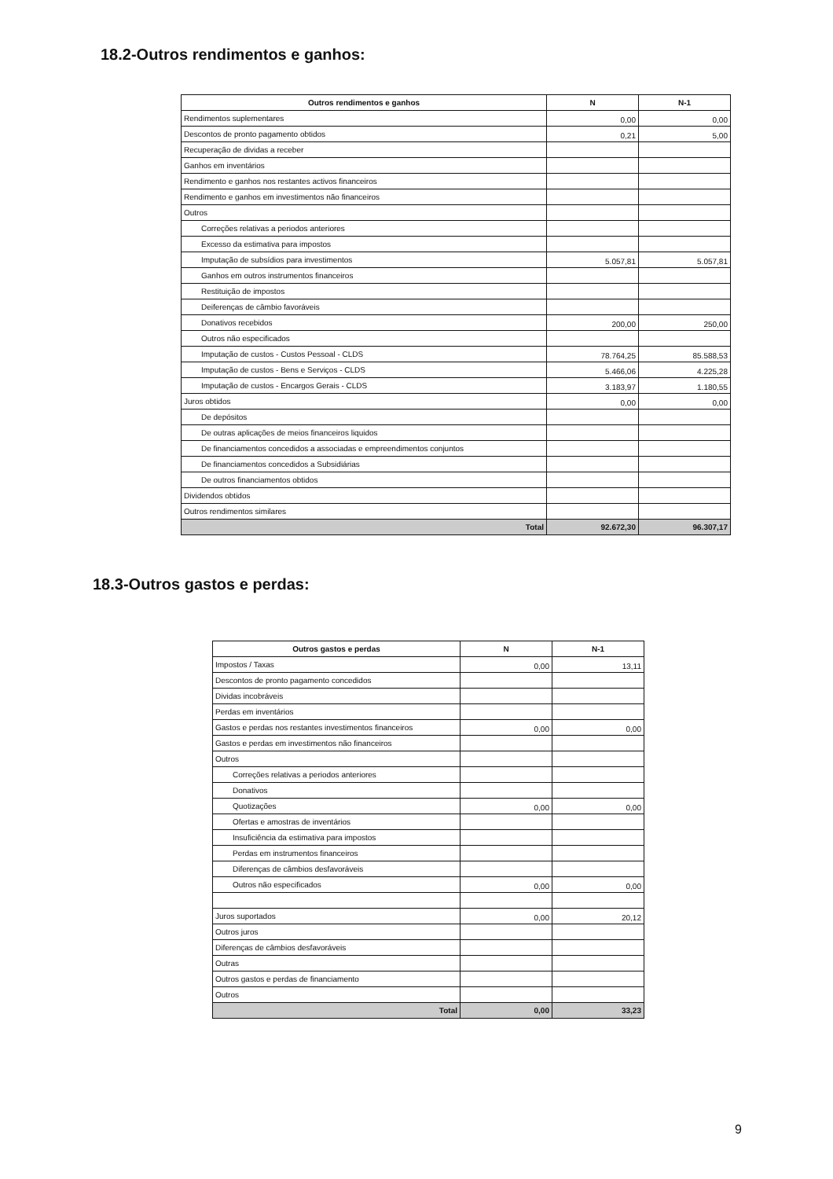18.2-Outros rendimentos e ganhos:
| Outros rendimentos e ganhos | N | N-1 |
| --- | --- | --- |
| Rendimentos suplementares | 0,00 | 0,00 |
| Descontos de pronto pagamento obtidos | 0,21 | 5,00 |
| Recuperação de dividas a receber | | |
| Ganhos em inventários | | |
| Rendimento e ganhos nos restantes activos financeiros | | |
| Rendimento e ganhos em investimentos não financeiros | | |
| Outros | | |
| Correções relativas a periodos anteriores | | |
| Excesso da estimativa para impostos | | |
| Imputação de subsídios para investimentos | 5.057,81 | 5.057,81 |
| Ganhos em outros instrumentos financeiros | | |
| Restituição de impostos | | |
| Deiferenças de câmbio favoráveis | | |
| Donativos recebidos | 200,00 | 250,00 |
| Outros não especificados | | |
| Imputação de custos - Custos Pessoal - CLDS | 78.764,25 | 85.588,53 |
| Imputação de custos - Bens e Serviços - CLDS | 5.466,06 | 4.225,28 |
| Imputação de custos - Encargos Gerais - CLDS | 3.183,97 | 1.180,55 |
| Juros obtidos | 0,00 | 0,00 |
| De depósitos | | |
| De outras aplicações de meios financeiros liquidos | | |
| De financiamentos concedidos a associadas e empreendimentos conjuntos | | |
| De financiamentos concedidos a Subsidiárias | | |
| De outros financiamentos obtidos | | |
| Dividendos obtidos | | |
| Outros rendimentos similares | | |
| Total | 92.672,30 | 96.307,17 |
18.3-Outros gastos e perdas:
| Outros gastos e perdas | N | N-1 |
| --- | --- | --- |
| Impostos / Taxas | 0,00 | 13,11 |
| Descontos de pronto pagamento concedidos | | |
| Dividas incobráveis | | |
| Perdas em inventários | | |
| Gastos e perdas nos restantes investimentos financeiros | 0,00 | 0,00 |
| Gastos e perdas em investimentos não financeiros | | |
| Outros | | |
| Correções relativas a periodos anteriores | | |
| Donativos | | |
| Quotizações | 0,00 | 0,00 |
| Ofertas e amostras de inventários | | |
| Insuficiência da estimativa para impostos | | |
| Perdas em instrumentos financeiros | | |
| Diferenças de câmbios desfavoráveis | | |
| Outros não especificados | 0,00 | 0,00 |
| Juros suportados | 0,00 | 20,12 |
| Outros juros | | |
| Diferenças de câmbios desfavoráveis | | |
| Outras | | |
| Outros gastos e perdas de financiamento | | |
| Outros | | |
| Total | 0,00 | 33,23 |
9